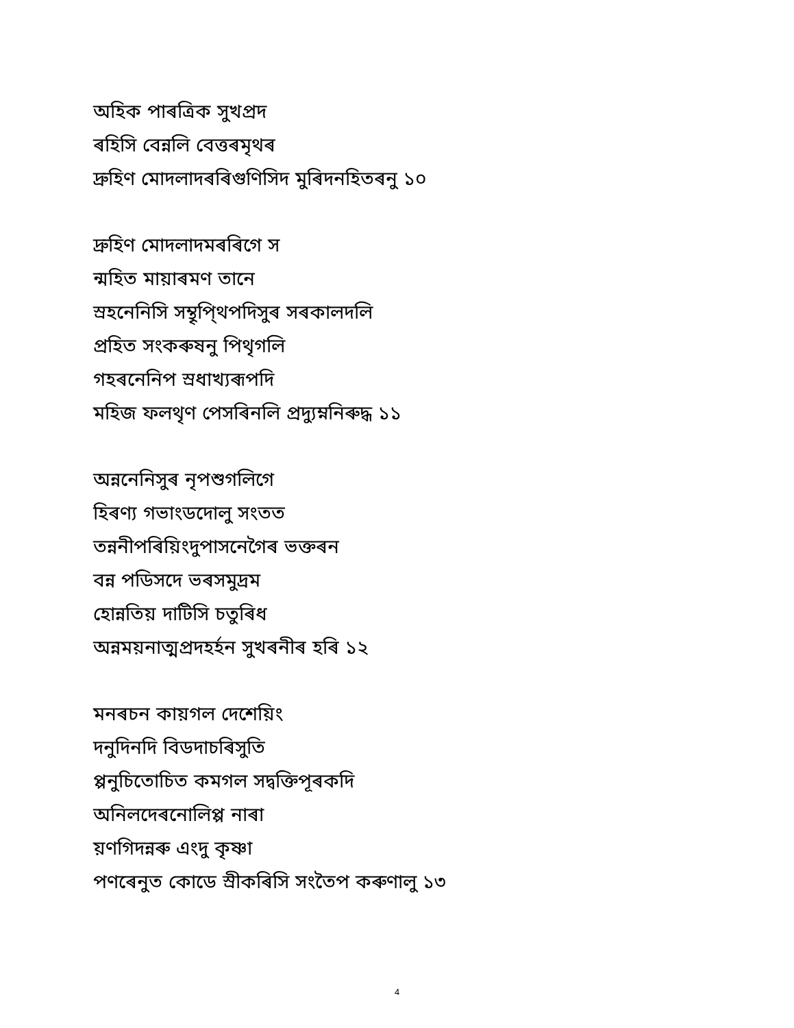অহিক পাৰত্রিক সুখপ্রদ
ৰহিসি বেন্নলি বেত্তৰমৃথৰ
দ্রুহিণ মোদলাদৰৰিগুণিসিদ মুৰিদনহিতৰনু ১০
দ্রুহিণ মোদলাদমৰৰিগে স
ন্মহিত মায়াৰমণ তানে
স্ৰহনেনিসি সম্থৃপি্থপদিসুৰ সৰকালদলি
প্রহিত সংকৰুষনু পিথৃগলি
গহৰনেনিপ স্ৰধাখ্যৰূপদি
মহিজ ফলথৃণ পেসৰিনলি প্রদ্যুম্ননিৰুদ্ধ ১১
অন্ননেনিসুৰ নৃপশুগলিগে
হিৰণ্য গভাংডদোলু সংতত
তন্ননীপৰিয়িংদুপাসনেগৈৰ ভক্তৰন
বন্ন পডিসদে ভৰসমুদ্রম
হোন্নতিয় দাটিসি চতুৰিধ
অন্নময়নাত্মপ্রদহৰ্হন সুখৰনীৰ হৰি ১২
মনৰচন কায়গল দেশেয়িং
দনুদিনদি বিডদাচৰিসুতি
প্পনুচিতোচিত কমগল সদ্বক্তিপূৰকদি
অনিলদেৰনোলিপ্প নাৰা
য়ণগিদন্নৰু এংদু কৃষ্ণা
পণৰেনুত কোডে স্ৰীকৰিসি সংতৈপ কৰুণালু ১৩
4